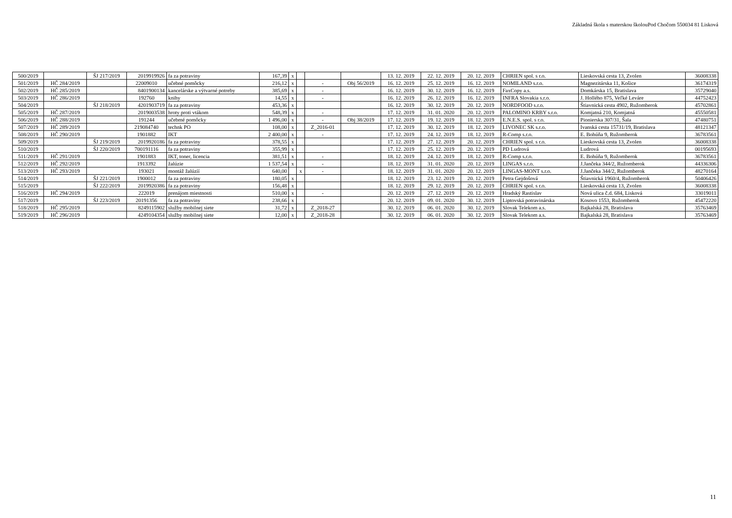Základná škola s materskou školouPod Chočom 550034 81 Lisková
| 500/2019 | | ŠJ 217/2019 | 2019919926 | fa za potraviny | 167,39 | x | | | | 13. 12. 2019 | 22. 12. 2019 | 20. 12. 2019 | CHRIEN spol. s r.o. | Lieskovská cesta 13, Zvolen | 36008338 |
| 501/2019 | HČ 284/2019 | | 22009010 | učebné pomôcky | 216,12 | x | | - | Obj 56/2019 | 16. 12. 2019 | 25. 12. 2019 | 16. 12. 2019 | NOMILAND s.r.o. | Magnezitárska 11, Košice | 36174319 |
| 502/2019 | HČ 285/2019 | | 8401900134 | kancelárske a výtvarné potreby | 385,69 | x | | - | | 16. 12. 2019 | 30. 12. 2019 | 16. 12. 2019 | FaxCopy a.s. | Domkárska 15, Bratislava | 35729040 |
| 503/2019 | HČ 286/2019 | | 192760 | knihy | 14,55 | x | | - | | 16. 12. 2019 | 26. 12. 2019 | 16. 12. 2019 | INFRA Slovakia s.r.o. | J. Hollého 875, Veľké Leváre | 44752423 |
| 504/2019 | | ŠJ 218/2019 | 4201903719 | fa za potraviny | 453,36 | x | | | | 16. 12. 2019 | 30. 12. 2019 | 20. 12. 2019 | NORDFOOD s.r.o. | Štiavnická cesta 4902, Ružomberok | 45702861 |
| 505/2019 | HČ 287/2019 | | 2019003538 | hroty proti vtákom | 548,39 | x | | - | | 17. 12. 2019 | 31. 01. 2020 | 20. 12. 2019 | PALOMINO KRBY s.r.o. | Komjatná 210, Komjatná | 45550581 |
| 506/2019 | HČ 288/2019 | | 191244 | učebmé pomôcky | 1 496,00 | x | | - | Obj 38/2019 | 17. 12. 2019 | 19. 12. 2019 | 18. 12. 2019 | E.N.E.S. spol. s r.o. | Pionierska 307/31, Šala | 47480751 |
| 507/2019 | HČ 289/2019 | | 219084740 | technk PO | 108,00 | x | | Z_2016-01 | | 17. 12. 2019 | 30. 12. 2019 | 18. 12. 2019 | LIVONEC SK s.r.o. | Ivanská cesta 15731/19, Bratislava | 48121347 |
| 508/2019 | HČ 290/2019 | | 1901882 | IKT | 2 400,00 | x | | - | | 17. 12. 2019 | 24. 12. 2019 | 18. 12. 2019 | R-Comp s.r.o. | E. Bohúňa 9, Ružomberok | 36783561 |
| 509/2019 | | ŠJ 219/2019 | 2019920186 | fa za potraviny | 378,55 | x | | | | 17. 12. 2019 | 27. 12. 2019 | 20. 12. 2019 | CHRIEN spol. s r.o. | Lieskovská cesta 13, Zvolen | 36008338 |
| 510/2019 | | ŠJ 220/2019 | 700191116 | fa za potraviny | 355,99 | x | | | | 17. 12. 2019 | 25. 12. 2019 | 20. 12. 2019 | PD Ludrová | Ludrová | 00195693 |
| 511/2019 | HČ 291/2019 | | 1901883 | IKT, toner, licencia | 381,51 | x | | - | | 18. 12. 2019 | 24. 12. 2019 | 18. 12. 2019 | R-Comp s.r.o. | E. Bohúňa 9, Ružomberok | 36783561 |
| 512/2019 | HČ 292/2019 | | 1913392 | žalúzie | 1 537,54 | x | | - | | 18. 12. 2019 | 31. 01. 2020 | 20. 12. 2019 | LINGAS s.r.o. | J.Jančeka 344/2, Ružomberok | 44336306 |
| 513/2019 | HČ 293/2019 | | 193021 | montáž žalúzíí | 640,00 | | x | - | | 18. 12. 2019 | 31. 01. 2020 | 20. 12. 2019 | LINGAS-MONT s.r.o. | J.Jančeka 344/2, Ružomberok | 48270164 |
| 514/2019 | | ŠJ 221/2019 | 1900012 | fa za potraviny | 180,05 | x | | | | 18. 12. 2019 | 23. 12. 2019 | 20. 12. 2019 | Petra Gejdošová | Štiavnická 1960/4, Ružomberok | 50406426 |
| 515/2019 | | ŠJ 222/2019 | 2019920386 | fa za potraviny | 156,48 | x | | | | 18. 12. 2019 | 29. 12. 2019 | 20. 12. 2019 | CHRIEN spol. s r.o. | Lieskovská cesta 13, Zvolen | 36008338 |
| 516/2019 | HČ 294/2019 | | 222019 | prenájom miestnosti | 510,00 | x | | - | | 20. 12. 2019 | 27. 12. 2019 | 20. 12. 2019 | Hradský Rastislav | Nová ulica č.d. 684, Lisková | 33019011 |
| 517/2019 | | ŠJ 223/2019 | 20191356 | fa za potraviny | 238,66 | x | | | | 20. 12. 2019 | 09. 01. 2020 | 30. 12. 2019 | Liptovská potravinárska | Kosovo 1553, Ružomberok | 45472220 |
| 518/2019 | HČ 295/2019 | | 8249115902 | služby mobilnej siete | 31,72 | x | | Z_2018-27 | | 30. 12. 2019 | 06. 01. 2020 | 30. 12. 2019 | Slovak Telekom a.s. | Bajkalská 28, Bratislava | 35763469 |
| 519/2019 | HČ 296/2019 | | 4249104354 | služby mobilnej siete | 12,00 | x | | Z_2018-28 | | 30. 12. 2019 | 06. 01. 2020 | 30. 12. 2019 | Slovak Telekom a.s. | Bajkalská 28, Bratislava | 35763469 |
11